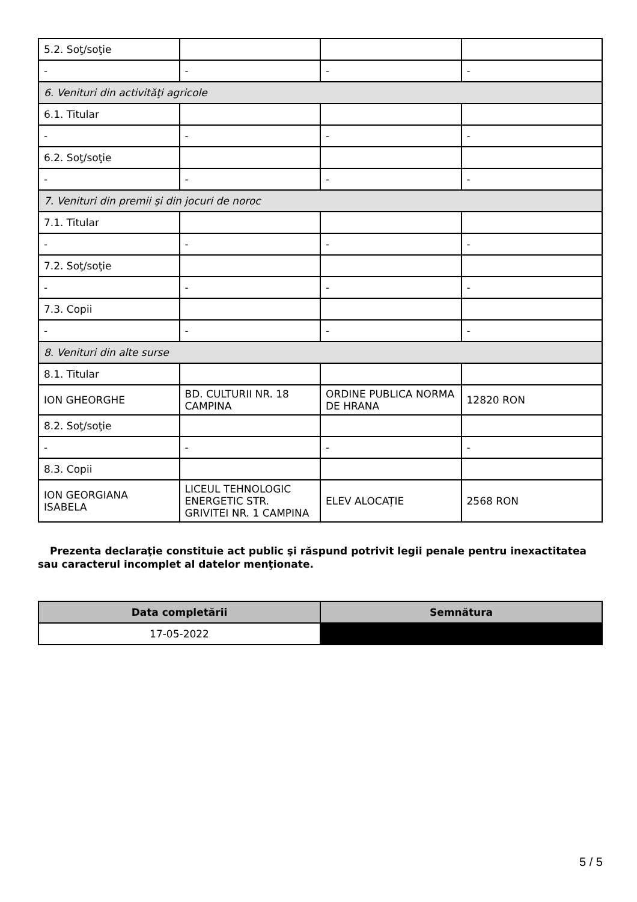| 5.2. Soţ/soţie | | | |
| - | - | - | - |
| 6. Venituri din activităţi agricole | | | |
| 6.1. Titular | | | |
| - | - | - | - |
| 6.2. Soţ/soţie | | | |
| - | - | - | - |
| 7. Venituri din premii şi din jocuri de noroc | | | |
| 7.1. Titular | | | |
| - | - | - | - |
| 7.2. Soţ/soţie | | | |
| - | - | - | - |
| 7.3. Copii | | | |
| - | - | - | - |
| 8. Venituri din alte surse | | | |
| 8.1. Titular | | | |
| ION GHEORGHE | BD. CULTURII NR. 18 CAMPINA | ORDINE PUBLICA NORMA DE HRANA | 12820 RON |
| 8.2. Soţ/soţie | | | |
| - | - | - | - |
| 8.3. Copii | | | |
| ION GEORGIANA ISABELA | LICEUL TEHNOLOGIC ENERGETIC STR. GRIVITEI NR. 1 CAMPINA | ELEV ALOCAȚIE | 2568 RON |
Prezenta declaraţie constituie act public şi răspund potrivit legii penale pentru inexactitatea sau caracterul incomplet al datelor menţionate.
| Data completării | Semnătura |
| --- | --- |
| 17-05-2022 | |
5 / 5